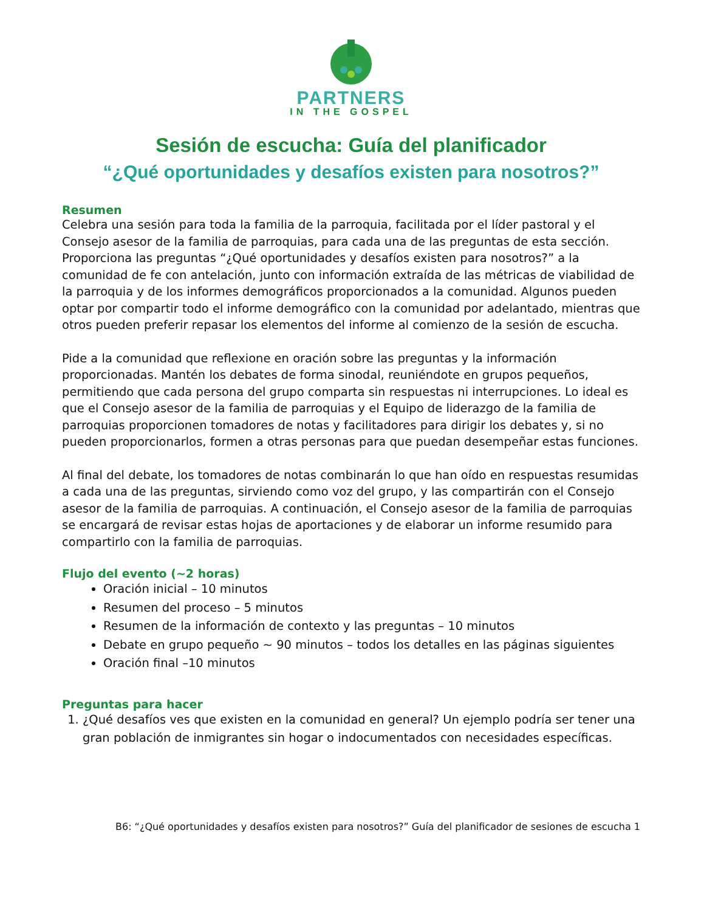PARTNERS
IN THE GOSPEL
Sesión de escucha: Guía del planificador
“¿Qué oportunidades y desafíos existen para nosotros?”
Resumen
Celebra una sesión para toda la familia de la parroquia, facilitada por el líder pastoral y el Consejo asesor de la familia de parroquias, para cada una de las preguntas de esta sección. Proporciona las preguntas “¿Qué oportunidades y desafíos existen para nosotros?” a la comunidad de fe con antelación, junto con información extraída de las métricas de viabilidad de la parroquia y de los informes demográficos proporcionados a la comunidad. Algunos pueden optar por compartir todo el informe demográfico con la comunidad por adelantado, mientras que otros pueden preferir repasar los elementos del informe al comienzo de la sesión de escucha.
Pide a la comunidad que reflexione en oración sobre las preguntas y la información proporcionadas. Mantén los debates de forma sinodal, reuniéndote en grupos pequeños, permitiendo que cada persona del grupo comparta sin respuestas ni interrupciones. Lo ideal es que el Consejo asesor de la familia de parroquias y el Equipo de liderazgo de la familia de parroquias proporcionen tomadores de notas y facilitadores para dirigir los debates y, si no pueden proporcionarlos, formen a otras personas para que puedan desempeñar estas funciones.
Al final del debate, los tomadores de notas combinarán lo que han oído en respuestas resumidas a cada una de las preguntas, sirviendo como voz del grupo, y las compartirán con el Consejo asesor de la familia de parroquias. A continuación, el Consejo asesor de la familia de parroquias se encargará de revisar estas hojas de aportaciones y de elaborar un informe resumido para compartirlo con la familia de parroquias.
Flujo del evento (~2 horas)
Oración inicial – 10 minutos
Resumen del proceso – 5 minutos
Resumen de la información de contexto y las preguntas – 10 minutos
Debate en grupo pequeño ~ 90 minutos – todos los detalles en las páginas siguientes
Oración final –10 minutos
Preguntas para hacer
1. ¿Qué desafíos ves que existen en la comunidad en general? Un ejemplo podría ser tener una gran población de inmigrantes sin hogar o indocumentados con necesidades específicas.
B6: “¿Qué oportunidades y desafíos existen para nosotros?” Guía del planificador de sesiones de escucha 1